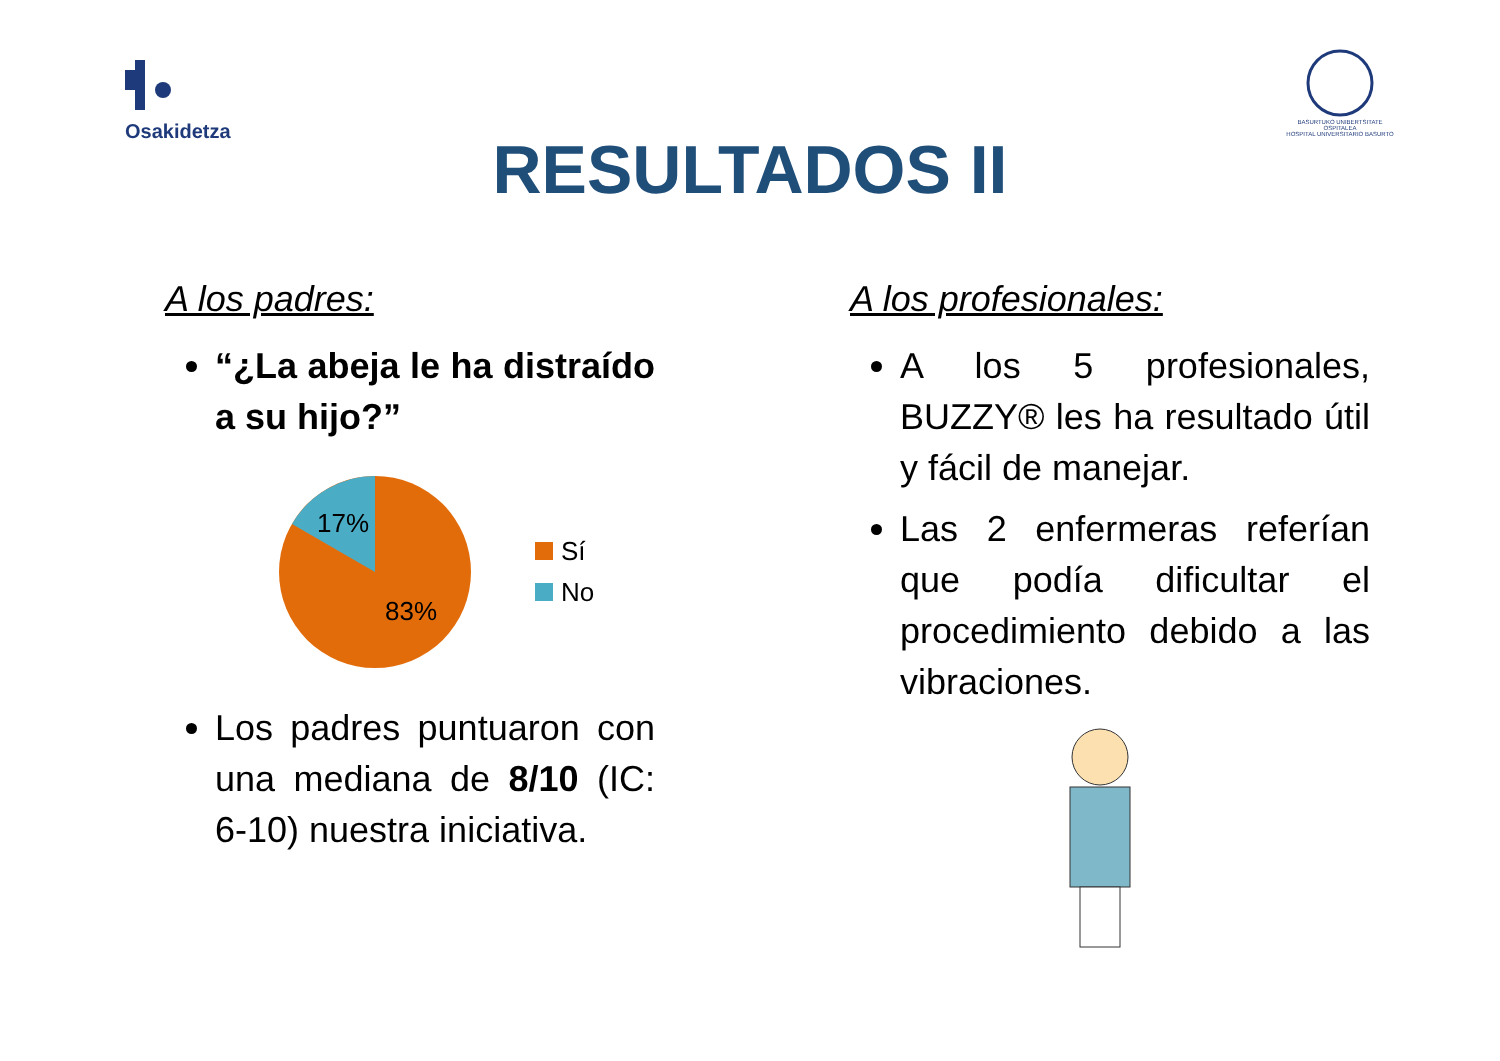Osakidetza
BASURTUKO UNIBERTSITATE OSPITALEA
HOSPITAL UNIVERSITARIO BASURTO
RESULTADOS II
A los padres:
“¿La abeja le ha distraído a su hijo?”
17%
83%
Sí
No
Los padres puntuaron con una mediana de 8/10 (IC: 6-10) nuestra iniciativa.
A los profesionales:
A los 5 profesionales, BUZZY® les ha resultado útil y fácil de manejar.
Las 2 enfermeras referían que podía dificultar el procedimiento debido a las vibraciones.